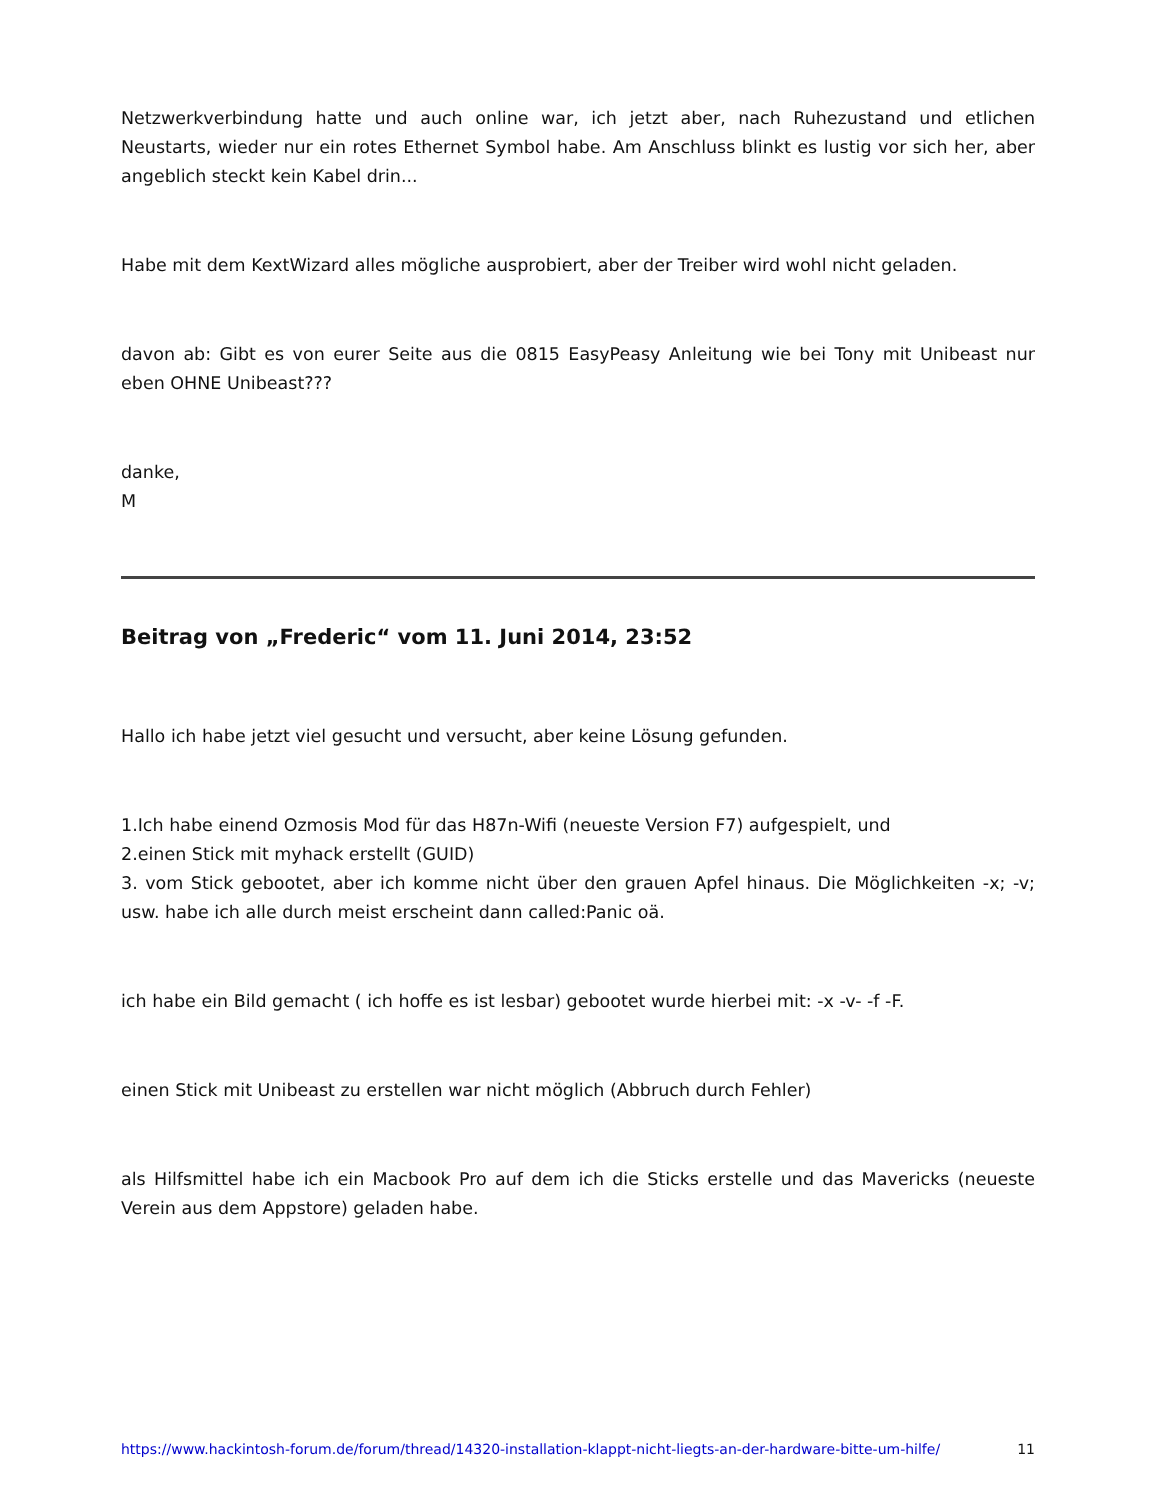Netzwerkverbindung hatte und auch online war, ich jetzt aber, nach Ruhezustand und etlichen Neustarts, wieder nur ein rotes Ethernet Symbol habe. Am Anschluss blinkt es lustig vor sich her, aber angeblich steckt kein Kabel drin...
Habe mit dem KextWizard alles mögliche ausprobiert, aber der Treiber wird wohl nicht geladen.
davon ab: Gibt es von eurer Seite aus die 0815 EasyPeasy Anleitung wie bei Tony mit Unibeast nur eben OHNE Unibeast???
danke,
M
Beitrag von „Frederic“ vom 11. Juni 2014, 23:52
Hallo ich habe jetzt viel gesucht und versucht, aber keine Lösung gefunden.
1.Ich habe einend Ozmosis Mod für das H87n-Wifi (neueste Version F7) aufgespielt, und
2.einen Stick mit myhack erstellt (GUID)
3. vom Stick gebootet, aber ich komme nicht über den grauen Apfel hinaus. Die Möglichkeiten -x; -v; usw. habe ich alle durch meist erscheint dann called:Panic oä.
ich habe ein Bild gemacht ( ich hoffe es ist lesbar) gebootet wurde hierbei mit: -x -v- -f -F.
einen Stick mit Unibeast zu erstellen war nicht möglich (Abbruch durch Fehler)
als Hilfsmittel habe ich ein Macbook Pro auf dem ich die Sticks erstelle und das Mavericks (neueste Verein aus dem Appstore) geladen habe.
https://www.hackintosh-forum.de/forum/thread/14320-installation-klappt-nicht-liegts-an-der-hardware-bitte-um-hilfe/ 11